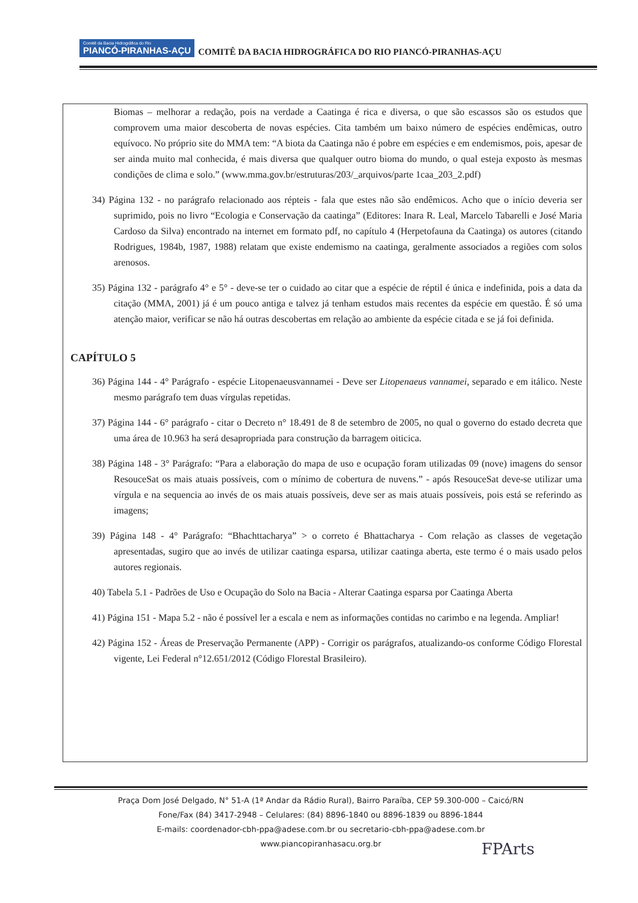Comitê da Bacia Hidrográfica do Rio PIANCÓ-PIRANHAS-AÇU COMITÊ DA BACIA HIDROGRÁFICA DO RIO PIANCÓ-PIRANHAS-AÇU
Biomas – melhorar a redação, pois na verdade a Caatinga é rica e diversa, o que são escassos são os estudos que comprovem uma maior descoberta de novas espécies. Cita também um baixo número de espécies endêmicas, outro equívoco. No próprio site do MMA tem: “A biota da Caatinga não é pobre em espécies e em endemismos, pois, apesar de ser ainda muito mal conhecida, é mais diversa que qualquer outro bioma do mundo, o qual esteja exposto às mesmas condições de clima e solo.” (www.mma.gov.br/estruturas/203/_arquivos/parte 1caa_203_2.pdf)
34) Página 132 - no parágrafo relacionado aos répteis - fala que estes não são endêmicos. Acho que o início deveria ser suprimido, pois no livro “Ecologia e Conservação da caatinga” (Editores: Inara R. Leal, Marcelo Tabarelli e José Maria Cardoso da Silva) encontrado na internet em formato pdf, no capítulo 4 (Herpetofauna da Caatinga) os autores (citando Rodrigues, 1984b, 1987, 1988) relatam que existe endemismo na caatinga, geralmente associados a regiões com solos arenosos.
35) Página 132 - parágrafo 4° e 5° - deve-se ter o cuidado ao citar que a espécie de réptil é única e indefinida, pois a data da citação (MMA, 2001) já é um pouco antiga e talvez já tenham estudos mais recentes da espécie em questão. É só uma atenção maior, verificar se não há outras descobertas em relação ao ambiente da espécie citada e se já foi definida.
CAPÍTULO 5
36) Página 144 - 4° Parágrafo - espécie Litopenaeusvannamei - Deve ser Litopenaeus vannamei, separado e em itálico. Neste mesmo parágrafo tem duas vírgulas repetidas.
37) Página 144 - 6° parágrafo - citar o Decreto n° 18.491 de 8 de setembro de 2005, no qual o governo do estado decreta que uma área de 10.963 ha será desapropriada para construção da barragem oiticica.
38) Página 148 - 3° Parágrafo: “Para a elaboração do mapa de uso e ocupação foram utilizadas 09 (nove) imagens do sensor ResouceSat os mais atuais possíveis, com o mínimo de cobertura de nuvens.” - após ResouceSat deve-se utilizar uma vírgula e na sequencia ao invés de os mais atuais possíveis, deve ser as mais atuais possíveis, pois está se referindo as imagens;
39) Página 148 - 4° Parágrafo: “Bhachttacharya” > o correto é Bhattacharya - Com relação as classes de vegetação apresentadas, sugiro que ao invés de utilizar caatinga esparsa, utilizar caatinga aberta, este termo é o mais usado pelos autores regionais.
40) Tabela 5.1 - Padrões de Uso e Ocupação do Solo na Bacia - Alterar Caatinga esparsa por Caatinga Aberta
41) Página 151 - Mapa 5.2 - não é possível ler a escala e nem as informações contidas no carimbo e na legenda. Ampliar!
42) Página 152 - Áreas de Preservação Permanente (APP) - Corrigir os parágrafos, atualizando-os conforme Código Florestal vigente, Lei Federal n°12.651/2012 (Código Florestal Brasileiro).
Praça Dom José Delgado, N° 51-A (1ª Andar da Rádio Rural), Bairro Paraíba, CEP 59.300-000 – Caicó/RN
Fone/Fax (84) 3417-2948 – Celulares: (84) 8896-1840 ou 8896-1839 ou 8896-1844
E-mails: coordenador-cbh-ppa@adese.com.br ou secretario-cbh-ppa@adese.com.br
www.piancopiranhasacu.org.br
FPArts